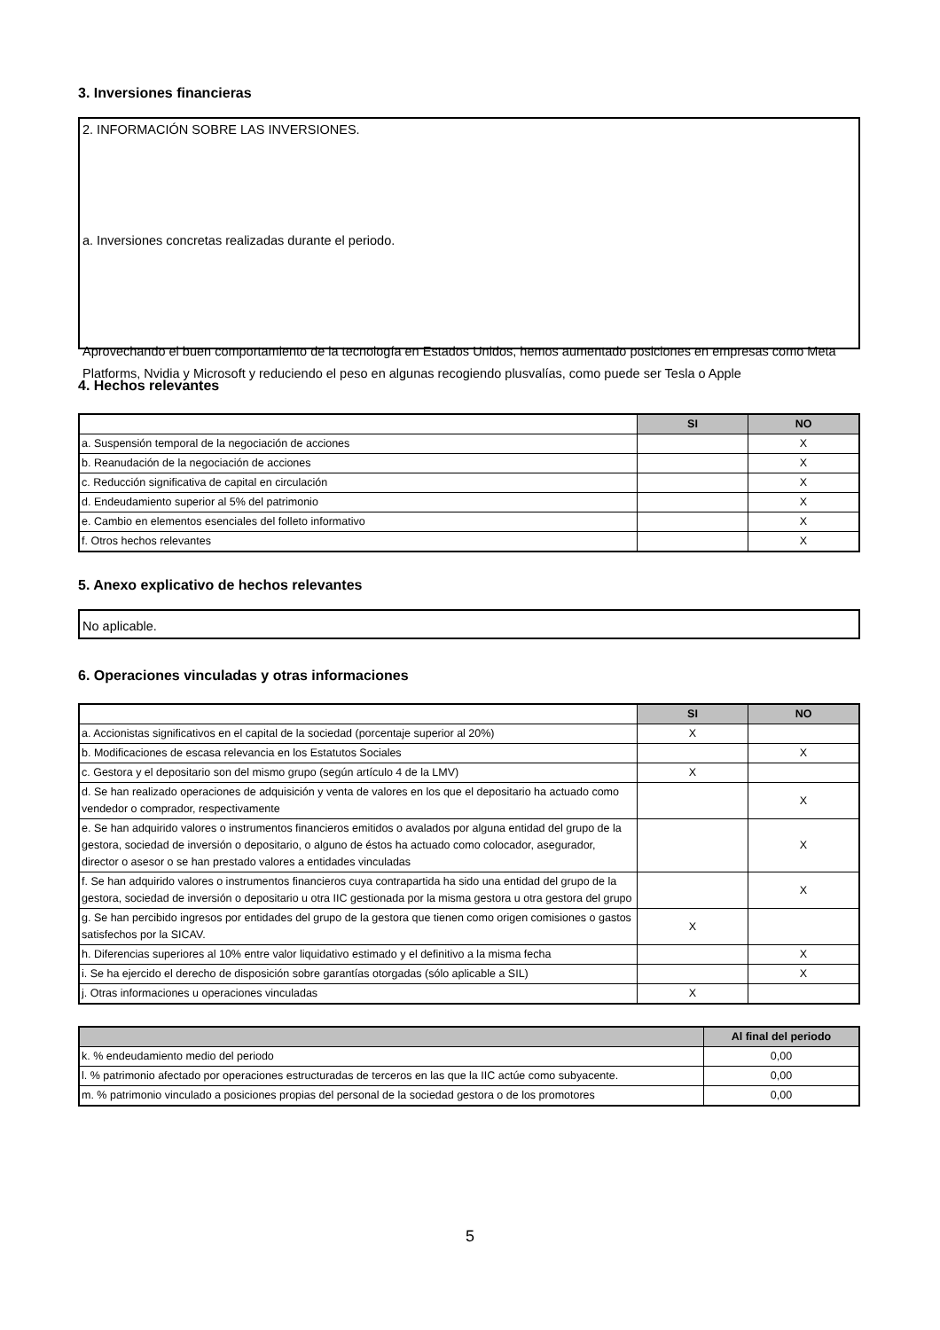3. Inversiones financieras
2. INFORMACIÓN SOBRE LAS INVERSIONES.
a. Inversiones concretas realizadas durante el periodo.
Aprovechando el buen comportamiento de la tecnología en Estados Unidos, hemos aumentado posiciones en empresas como Meta Platforms, Nvidia y Microsoft y reduciendo el peso en algunas recogiendo plusvalías, como puede ser Tesla o Apple
4. Hechos relevantes
| | SI | NO |
| --- | --- | --- |
| a. Suspensión temporal de la negociación de acciones | | X |
| b. Reanudación de la negociación de acciones | | X |
| c. Reducción significativa de capital en circulación | | X |
| d. Endeudamiento superior al 5% del patrimonio | | X |
| e. Cambio en elementos esenciales del folleto informativo | | X |
| f. Otros hechos relevantes | | X |
5. Anexo explicativo de hechos relevantes
No aplicable.
6. Operaciones vinculadas y otras informaciones
| | SI | NO |
| --- | --- | --- |
| a. Accionistas significativos en el capital de la sociedad (porcentaje superior al 20%) | X | |
| b. Modificaciones de escasa relevancia en los Estatutos Sociales | | X |
| c. Gestora y el depositario son del mismo grupo (según artículo 4 de la LMV) | X | |
| d. Se han realizado operaciones de adquisición y venta de valores en los que el depositario ha actuado como vendedor o comprador, respectivamente | | X |
| e. Se han adquirido valores o instrumentos financieros emitidos o avalados por alguna entidad del grupo de la gestora, sociedad de inversión o depositario, o alguno de éstos ha actuado como colocador, asegurador, director o asesor o se han prestado valores a entidades vinculadas | | X |
| f. Se han adquirido valores o instrumentos financieros cuya contrapartida ha sido una entidad del grupo de la gestora, sociedad de inversión o depositario u otra IIC gestionada por la misma gestora u otra gestora del grupo | | X |
| g. Se han percibido ingresos por entidades del grupo de la gestora que tienen como origen comisiones o gastos satisfechos por la SICAV. | X | |
| h. Diferencias superiores al 10% entre valor liquidativo estimado y el definitivo a la misma fecha | | X |
| i. Se ha ejercido el derecho de disposición sobre garantías otorgadas (sólo aplicable a SIL) | | X |
| j. Otras informaciones u operaciones vinculadas | X | |
| | Al final del periodo |
| --- | --- |
| k. % endeudamiento medio del periodo | 0,00 |
| l. % patrimonio afectado por operaciones estructuradas de terceros en las que la IIC actúe como subyacente. | 0,00 |
| m. % patrimonio vinculado a posiciones propias del personal de la sociedad gestora o de los promotores | 0,00 |
5